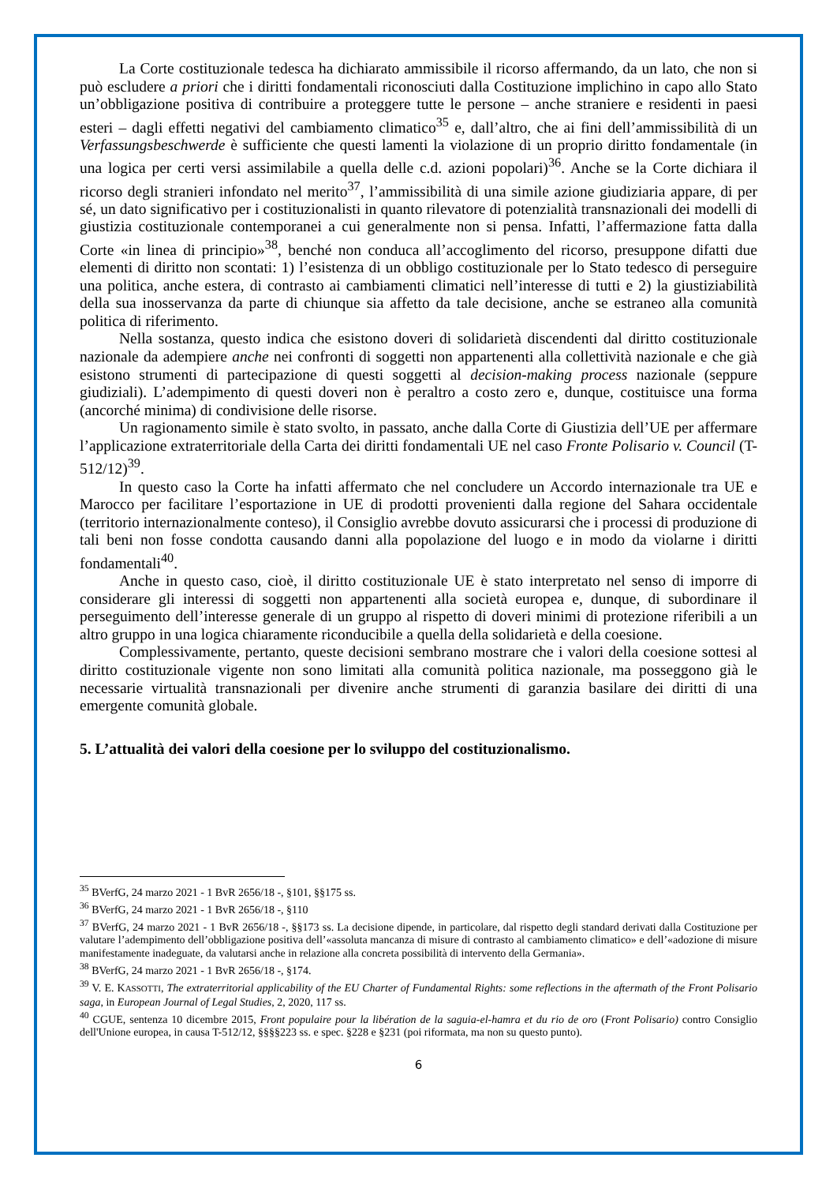La Corte costituzionale tedesca ha dichiarato ammissibile il ricorso affermando, da un lato, che non si può escludere a priori che i diritti fondamentali riconosciuti dalla Costituzione implichino in capo allo Stato un’obbligazione positiva di contribuire a proteggere tutte le persone – anche straniere e residenti in paesi esteri – dagli effetti negativi del cambiamento climatico<sup>35</sup> e, dall’altro, che ai fini dell’ammissibilità di un Verfassungsbeschwerde è sufficiente che questi lamenti la violazione di un proprio diritto fondamentale (in una logica per certi versi assimilabile a quella delle c.d. azioni popolari)<sup>36</sup>. Anche se la Corte dichiara il ricorso degli stranieri infondato nel merito<sup>37</sup>, l’ammissibilità di una simile azione giudiziaria appare, di per sé, un dato significativo per i costituzionalisti in quanto rilevatore di potenzialità transnazionali dei modelli di giustizia costituzionale contemporanei a cui generalmente non si pensa. Infatti, l’affermazione fatta dalla Corte «in linea di principio»<sup>38</sup>, benché non conduca all’accoglimento del ricorso, presuppone difatti due elementi di diritto non scontati: 1) l’esistenza di un obbligo costituzionale per lo Stato tedesco di perseguire una politica, anche estera, di contrasto ai cambiamenti climatici nell’interesse di tutti e 2) la giustiziabilità della sua inosservanza da parte di chiunque sia affetto da tale decisione, anche se estraneo alla comunità politica di riferimento.
Nella sostanza, questo indica che esistono doveri di solidarietà discendenti dal diritto costituzionale nazionale da adempiere anche nei confronti di soggetti non appartenenti alla collettività nazionale e che già esistono strumenti di partecipazione di questi soggetti al decision-making process nazionale (seppure giudiziali). L’adempimento di questi doveri non è peraltro a costo zero e, dunque, costituisce una forma (ancorché minima) di condivisione delle risorse.
Un ragionamento simile è stato svolto, in passato, anche dalla Corte di Giustizia dell’UE per affermare l’applicazione extraterritoriale della Carta dei diritti fondamentali UE nel caso Fronte Polisario v. Council (T-512/12)<sup>39</sup>.
In questo caso la Corte ha infatti affermato che nel concludere un Accordo internazionale tra UE e Marocco per facilitare l’esportazione in UE di prodotti provenienti dalla regione del Sahara occidentale (territorio internazionalmente conteso), il Consiglio avrebbe dovuto assicurarsi che i processi di produzione di tali beni non fosse condotta causando danni alla popolazione del luogo e in modo da violarne i diritti fondamentali<sup>40</sup>.
Anche in questo caso, cioè, il diritto costituzionale UE è stato interpretato nel senso di imporre di considerare gli interessi di soggetti non appartenenti alla società europea e, dunque, di subordinare il perseguimento dell’interesse generale di un gruppo al rispetto di doveri minimi di protezione riferibili a un altro gruppo in una logica chiaramente riconducibile a quella della solidarietà e della coesione.
Complessivamente, pertanto, queste decisioni sembrano mostrare che i valori della coesione sottesi al diritto costituzionale vigente non sono limitati alla comunità politica nazionale, ma posseggono già le necessarie virtualità transnazionali per divenire anche strumenti di garanzia basilare dei diritti di una emergente comunità globale.
5. L’attualità dei valori della coesione per lo sviluppo del costituzionalismo.
<sup>35</sup> BVerfG, 24 marzo 2021 - 1 BvR 2656/18 -, §101, §§175 ss.
<sup>36</sup> BVerfG, 24 marzo 2021 - 1 BvR 2656/18 -, §110
<sup>37</sup> BVerfG, 24 marzo 2021 - 1 BvR 2656/18 -, §§173 ss. La decisione dipende, in particolare, dal rispetto degli standard derivati dalla Costituzione per valutare l’adempimento dell’obbligazione positiva dell’«assoluta mancanza di misure di contrasto al cambiamento climatico» e dell’«adozione di misure manifestamente inadeguate, da valutarsi anche in relazione alla concreta possibilità di intervento della Germania».
<sup>38</sup> BVerfG, 24 marzo 2021 - 1 BvR 2656/18 -, §174.
<sup>39</sup> V. E. KASSOTTI, The extraterritorial applicability of the EU Charter of Fundamental Rights: some reflections in the aftermath of the Front Polisario saga, in European Journal of Legal Studies, 2, 2020, 117 ss.
<sup>40</sup> CGUE, sentenza 10 dicembre 2015, Front populaire pour la libération de la saguia-el-hamra et du rio de oro (Front Polisario) contro Consiglio dell'Unione europea, in causa T-512/12, §§§§223 ss. e spec. §228 e §231 (poi riformata, ma non su questo punto).
6